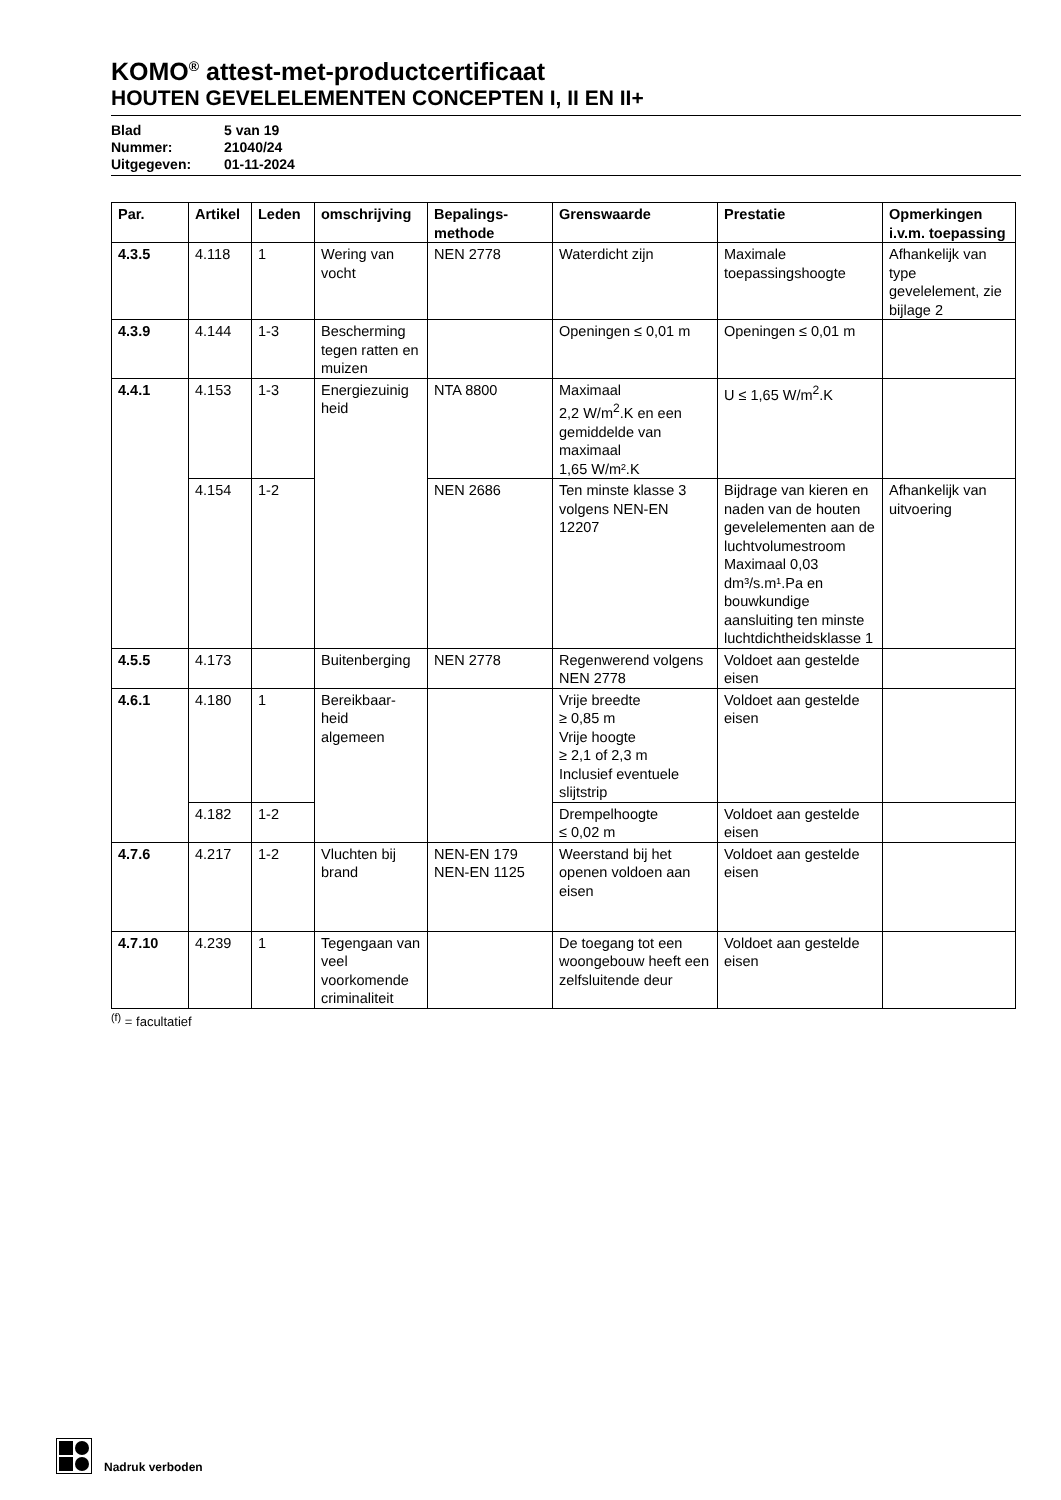KOMO<sup>®</sup> attest-met-productcertificaat
HOUTEN GEVELELEMENTEN CONCEPTEN I, II EN II+
Blad 5 van 19
Nummer: 21040/24
Uitgegeven: 01-11-2024
| Par. | Artikel | Leden | omschrijving | Bepalings- methode | Grenswaarde | Prestatie | Opmerkingen i.v.m. toepassing |
| --- | --- | --- | --- | --- | --- | --- | --- |
| 4.3.5 | 4.118 | 1 | Wering van vocht | NEN 2778 | Waterdicht zijn | Maximale toepassingshoogte | Afhankelijk van type gevelelement, zie bijlage 2 |
| 4.3.9 | 4.144 | 1-3 | Bescherming tegen ratten en muizen | | Openingen ≤ 0,01 m | Openingen ≤ 0,01 m | |
| 4.4.1 | 4.153 | 1-3 | Energiezuinig heid | NTA 8800 | Maximaal 2,2 W/m<sup>2</sup>.K en een gemiddelde van maximaal 1,65 W/m².K | U ≤ 1,65 W/m<sup>2</sup>.K | |
| | 4.154 | 1-2 | | NEN 2686 | Ten minste klasse 3 volgens NEN-EN 12207 | Bijdrage van kieren en naden van de houten gevelelementen aan de luchtvolumestroom Maximaal 0,03 dm³/s.m¹.Pa en bouwkundige aansluiting ten minste luchtdichtheidsklasse 1 | Afhankelijk van uitvoering |
| 4.5.5 | 4.173 | | Buitenberging | NEN 2778 | Regenwerend volgens NEN 2778 | Voldoet aan gestelde eisen | |
| 4.6.1 | 4.180 | 1 | Bereikbaar- heid algemeen | | Vrije breedte ≥ 0,85 m Vrije hoogte ≥ 2,1 of 2,3 m Inclusief eventuele slijtstrip | Voldoet aan gestelde eisen | |
| | 4.182 | 1-2 | | | Drempelhoogte ≤ 0,02 m | Voldoet aan gestelde eisen | |
| 4.7.6 | 4.217 | 1-2 | Vluchten bij brand | NEN-EN 179 NEN-EN 1125 | Weerstand bij het openen voldoen aan eisen | Voldoet aan gestelde eisen | |
| 4.7.10 | 4.239 | 1 | Tegengaan van veel voorkomende criminaliteit | | De toegang tot een woongebouw heeft een zelfsluitende deur | Voldoet aan gestelde eisen | |
<sup>(f)</sup> = facultatief
Nadruk verboden